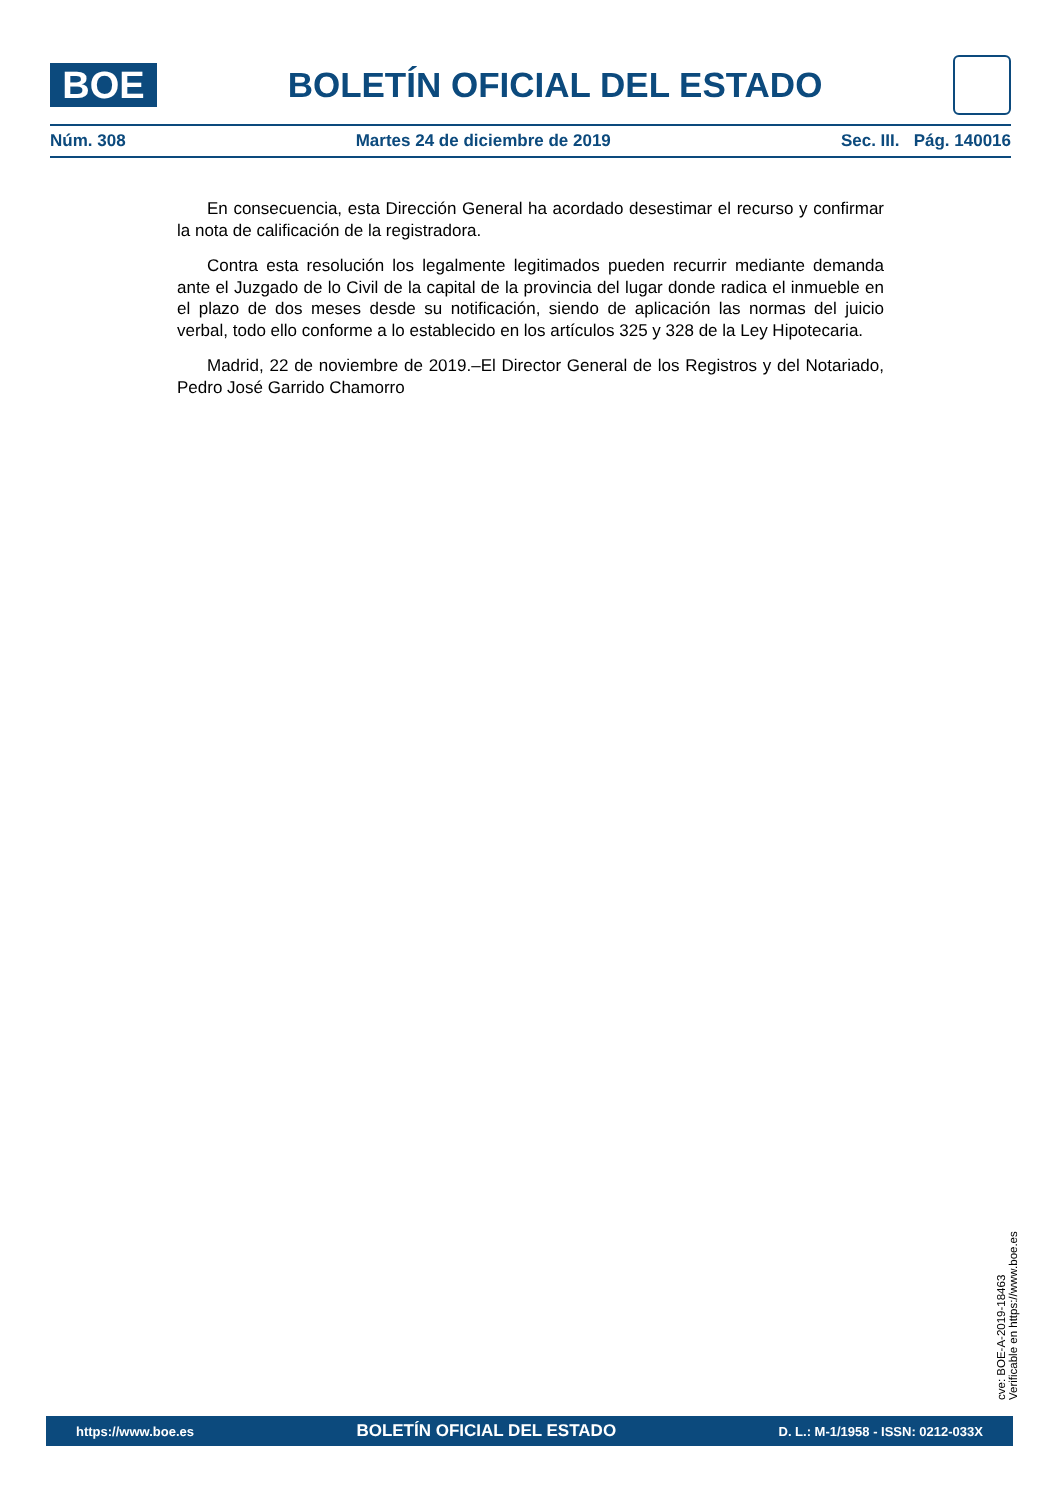BOE
BOLETÍN OFICIAL DEL ESTADO
Núm. 308 Martes 24 de diciembre de 2019 Sec. III. Pág. 140016
En consecuencia, esta Dirección General ha acordado desestimar el recurso y confirmar la nota de calificación de la registradora.
Contra esta resolución los legalmente legitimados pueden recurrir mediante demanda ante el Juzgado de lo Civil de la capital de la provincia del lugar donde radica el inmueble en el plazo de dos meses desde su notificación, siendo de aplicación las normas del juicio verbal, todo ello conforme a lo establecido en los artículos 325 y 328 de la Ley Hipotecaria.
Madrid, 22 de noviembre de 2019.–El Director General de los Registros y del Notariado, Pedro José Garrido Chamorro
cve: BOE-A-2019-18463
Verificable en https://www.boe.es
https://www.boe.es BOLETÍN OFICIAL DEL ESTADO D. L.: M-1/1958 - ISSN: 0212-033X